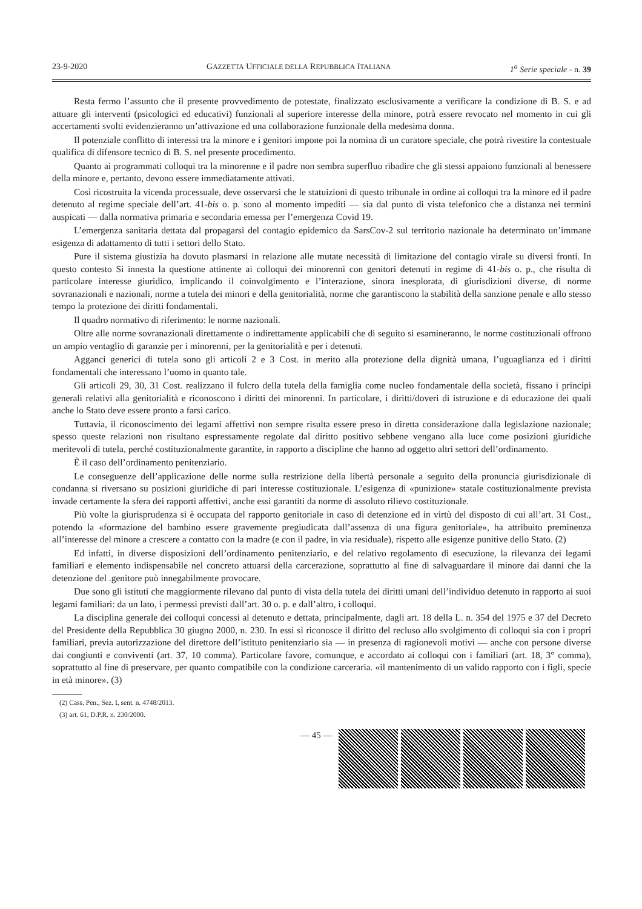23-9-2020 GAZZETTA UFFICIALE DELLA REPUBBLICA ITALIANA 1<sup>a</sup> Serie speciale - n. 39
Resta fermo l’assunto che il presente provvedimento de potestate, finalizzato esclusivamente a verificare la condizione di B. S. e ad attuare gli interventi (psicologici ed educativi) funzionali al superiore interesse della minore, potrà essere revocato nel momento in cui gli accertamenti svolti evidenzieranno un’attivazione ed una collaborazione funzionale della medesima donna.
Il potenziale conflitto di interessi tra la minore e i genitori impone poi la nomina di un curatore speciale, che potrà rivestire la contestuale qualifica di difensore tecnico di B. S. nel presente procedimento.
Quanto ai programmati colloqui tra la minorenne e il padre non sembra superfluo ribadire che gli stessi appaiono funzionali al benessere della minore e, pertanto, devono essere immediatamente attivati.
Così ricostruita la vicenda processuale, deve osservarsi che le statuizioni di questo tribunale in ordine ai colloqui tra la minore ed il padre detenuto al regime speciale dell’art. 41-bis o. p. sono al momento impediti — sia dal punto di vista telefonico che a distanza nei termini auspicati — dalla normativa primaria e secondaria emessa per l’emergenza Covid 19.
L’emergenza sanitaria dettata dal propagarsi del contagio epidemico da SarsCov-2 sul territorio nazionale ha determinato un’immane esigenza di adattamento di tutti i settori dello Stato.
Pure il sistema giustizia ha dovuto plasmarsi in relazione alle mutate necessità di limitazione del contagio virale su diversi fronti. In questo contesto Si innesta la questione attinente ai colloqui dei minorenni con genitori detenuti in regime di 41-bis o. p., che risulta di particolare interesse giuridico, implicando il coinvolgimento e l’interazione, sinora inesplorata, di giurisdizioni diverse, di norme sovranazionali e nazionali, norme a tutela dei minori e della genitorialità, norme che garantiscono la stabilità della sanzione penale e allo stesso tempo la protezione dei diritti fondamentali.
Il quadro normativo di riferimento: le norme nazionali.
Oltre alle norme sovranazionali direttamente o indirettamente applicabili che di seguito si esamineranno, le norme costituzionali offrono un ampio ventaglio di garanzie per i minorenni, per la genitorialità e per i detenuti.
Agganci generici di tutela sono gli articoli 2 e 3 Cost. in merito alla protezione della dignità umana, l’uguaglianza ed i diritti fondamentali che interessano l’uomo in quanto tale.
Gli articoli 29, 30, 31 Cost. realizzano il fulcro della tutela della famiglia come nucleo fondamentale della società, fissano i principi generali relativi alla genitorialità e riconoscono i diritti dei minorenni. In particolare, i diritti/doveri di istruzione e di educazione dei quali anche lo Stato deve essere pronto a farsi carico.
Tuttavia, il riconoscimento dei legami affettivi non sempre risulta essere preso in diretta considerazione dalla legislazione nazionale; spesso queste relazioni non risultano espressamente regolate dal diritto positivo sebbene vengano alla luce come posizioni giuridiche meritevoli di tutela, perché costituzionalmente garantite, in rapporto a discipline che hanno ad oggetto altri settori dell’ordinamento.
È il caso dell’ordinamento penitenziario.
Le conseguenze dell’applicazione delle norme sulla restrizione della libertà personale a seguito della pronuncia giurisdizionale di condanna si riversano su posizioni giuridiche di pari interesse costituzionale. L’esigenza di «punizione» statale costituzionalmente prevista invade certamente la sfera dei rapporti affettivi, anche essi garantiti da norme di assoluto rilievo costituzionale.
Più volte la giurisprudenza si è occupata del rapporto genitoriale in caso di detenzione ed in virtù del disposto di cui all’art. 31 Cost., potendo la «formazione del bambino essere gravemente pregiudicata dall’assenza di una figura genitoriale», ha attribuito preminenza all’interesse del minore a crescere a contatto con la madre (e con il padre, in via residuale), rispetto alle esigenze punitive dello Stato. (2)
Ed infatti, in diverse disposizioni dell’ordinamento penitenziario, e del relativo regolamento di esecuzione, la rilevanza dei legami familiari e elemento indispensabile nel concreto attuarsi della carcerazione, soprattutto al fine di salvaguardare il minore dai danni che la detenzione del .genitore può innegabilmente provocare.
Due sono gli istituti che maggiormente rilevano dal punto di vista della tutela dei diritti umani dell’individuo detenuto in rapporto ai suoi legami familiari: da un lato, i permessi previsti dall’art. 30 o. p. e dall’altro, i colloqui.
La disciplina generale dei colloqui concessi al detenuto e dettata, principalmente, dagli art. 18 della L. n. 354 del 1975 e 37 del Decreto del Presidente della Repubblica 30 giugno 2000, n. 230. In essi si riconosce il diritto del recluso allo svolgimento di colloqui sia con i propri familiari, previa autorizzazione del direttore dell’istituto penitenziario sia — in presenza di ragionevoli motivi — anche con persone diverse dai congiunti e conviventi (art. 37, 10 comma). Particolare favore, comunque, e accordato ai colloqui con i familiari (art. 18, 3° comma), soprattutto al fine di preservare, per quanto compatibile con la condizione carceraria. «il mantenimento di un valido rapporto con i figli, specie in età minore». (3)
(2) Cass. Pen., Sez. I, sent. n. 4748/2013.
(3) art. 61, D.P.R. n. 230/2000.
— 45 —